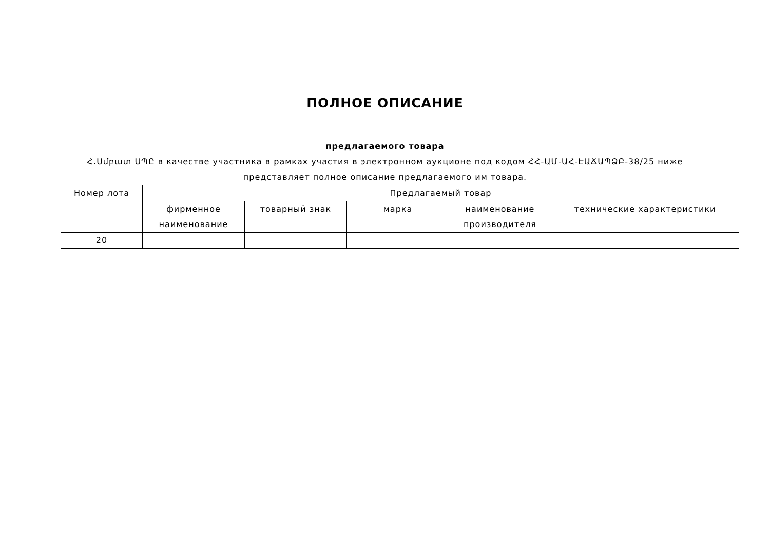ПОЛНОЕ ОПИСАНИЕ
предлагаемого товара
Հ.Սմբատ ՍՊԸ в качестве участника в рамках участия в электронном аукционе под кодом ՀՀ-ԱՄ-ԱՀ-ԷԱՃԱՊՁԲ-38/25 ниже представляет полное описание предлагаемого им товара.
| Номер лота | Предлагаемый товар | | | | |
| --- | --- | --- | --- | --- | --- |
| | фирменное наименование | товарный знак | марка | наименование производителя | технические характеристики |
| 20 | | | | | |